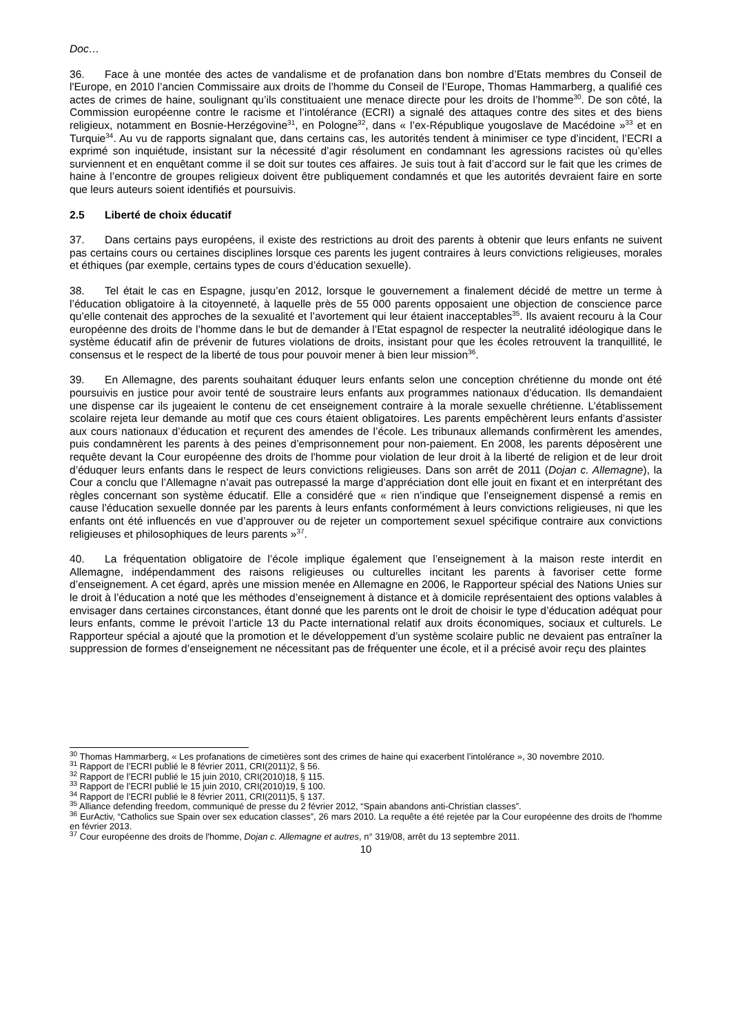Doc…
36. Face à une montée des actes de vandalisme et de profanation dans bon nombre d’Etats membres du Conseil de l'Europe, en 2010 l’ancien Commissaire aux droits de l’homme du Conseil de l’Europe, Thomas Hammarberg, a qualifié ces actes de crimes de haine, soulignant qu’ils constituaient une menace directe pour les droits de l’homme<sup>30</sup>. De son côté, la Commission européenne contre le racisme et l’intolérance (ECRI) a signalé des attaques contre des sites et des biens religieux, notamment en Bosnie-Herzégovine<sup>31</sup>, en Pologne<sup>32</sup>, dans « l’ex-République yougoslave de Macédoine »<sup>33</sup> et en Turquie<sup>34</sup>. Au vu de rapports signalant que, dans certains cas, les autorités tendent à minimiser ce type d’incident, l’ECRI a exprimé son inquiétude, insistant sur la nécessité d’agir résolument en condamnant les agressions racistes où qu’elles surviennent et en enquêtant comme il se doit sur toutes ces affaires. Je suis tout à fait d’accord sur le fait que les crimes de haine à l’encontre de groupes religieux doivent être publiquement condamnés et que les autorités devraient faire en sorte que leurs auteurs soient identifiés et poursuivis.
2.5 Liberté de choix éducatif
37. Dans certains pays européens, il existe des restrictions au droit des parents à obtenir que leurs enfants ne suivent pas certains cours ou certaines disciplines lorsque ces parents les jugent contraires à leurs convictions religieuses, morales et éthiques (par exemple, certains types de cours d’éducation sexuelle).
38. Tel était le cas en Espagne, jusqu’en 2012, lorsque le gouvernement a finalement décidé de mettre un terme à l’éducation obligatoire à la citoyenneté, à laquelle près de 55 000 parents opposaient une objection de conscience parce qu’elle contenait des approches de la sexualité et l’avortement qui leur étaient inacceptables<sup>35</sup>. Ils avaient recouru à la Cour européenne des droits de l’homme dans le but de demander à l’Etat espagnol de respecter la neutralité idéologique dans le système éducatif afin de prévenir de futures violations de droits, insistant pour que les écoles retrouvent la tranquillité, le consensus et le respect de la liberté de tous pour pouvoir mener à bien leur mission<sup>36</sup>.
39. En Allemagne, des parents souhaitant éduquer leurs enfants selon une conception chrétienne du monde ont été poursuivis en justice pour avoir tenté de soustraire leurs enfants aux programmes nationaux d’éducation. Ils demandaient une dispense car ils jugeaient le contenu de cet enseignement contraire à la morale sexuelle chrétienne. L’établissement scolaire rejeta leur demande au motif que ces cours étaient obligatoires. Les parents empêchèrent leurs enfants d’assister aux cours nationaux d’éducation et reçurent des amendes de l’école. Les tribunaux allemands confirmèrent les amendes, puis condamnèrent les parents à des peines d’emprisonnement pour non-paiement. En 2008, les parents déposèrent une requête devant la Cour européenne des droits de l'homme pour violation de leur droit à la liberté de religion et de leur droit d’éduquer leurs enfants dans le respect de leurs convictions religieuses. Dans son arrêt de 2011 (Dojan c. Allemagne), la Cour a conclu que l’Allemagne n’avait pas outrepassé la marge d’appréciation dont elle jouit en fixant et en interprétant des règles concernant son système éducatif. Elle a considéré que « rien n’indique que l’enseignement dispensé a remis en cause l’éducation sexuelle donnée par les parents à leurs enfants conformément à leurs convictions religieuses, ni que les enfants ont été influencés en vue d’approuver ou de rejeter un comportement sexuel spécifique contraire aux convictions religieuses et philosophiques de leurs parents »<sup>37</sup>.
40. La fréquentation obligatoire de l’école implique également que l’enseignement à la maison reste interdit en Allemagne, indépendamment des raisons religieuses ou culturelles incitant les parents à favoriser cette forme d’enseignement. A cet égard, après une mission menée en Allemagne en 2006, le Rapporteur spécial des Nations Unies sur le droit à l’éducation a noté que les méthodes d’enseignement à distance et à domicile représentaient des options valables à envisager dans certaines circonstances, étant donné que les parents ont le droit de choisir le type d’éducation adéquat pour leurs enfants, comme le prévoit l’article 13 du Pacte international relatif aux droits économiques, sociaux et culturels. Le Rapporteur spécial a ajouté que la promotion et le développement d’un système scolaire public ne devaient pas entraîner la suppression de formes d’enseignement ne nécessitant pas de fréquenter une école, et il a précisé avoir reçu des plaintes
<sup>30</sup> Thomas Hammarberg, « Les profanations de cimetières sont des crimes de haine qui exacerbent l’intolérance », 30 novembre 2010.
<sup>31</sup> Rapport de l’ECRI publié le 8 février 2011, CRI(2011)2, § 56.
<sup>32</sup> Rapport de l’ECRI publié le 15 juin 2010, CRI(2010)18, § 115.
<sup>33</sup> Rapport de l’ECRI publié le 15 juin 2010, CRI(2010)19, § 100.
<sup>34</sup> Rapport de l’ECRI publié le 8 février 2011, CRI(2011)5, § 137.
<sup>35</sup> Alliance defending freedom, communiqué de presse du 2 février 2012, “Spain abandons anti-Christian classes”.
<sup>36</sup> EurActiv, “Catholics sue Spain over sex education classes”, 26 mars 2010. La requête a été rejetée par la Cour européenne des droits de l'homme en février 2013.
<sup>37</sup> Cour européenne des droits de l'homme, Dojan c. Allemagne et autres, n° 319/08, arrêt du 13 septembre 2011.
10